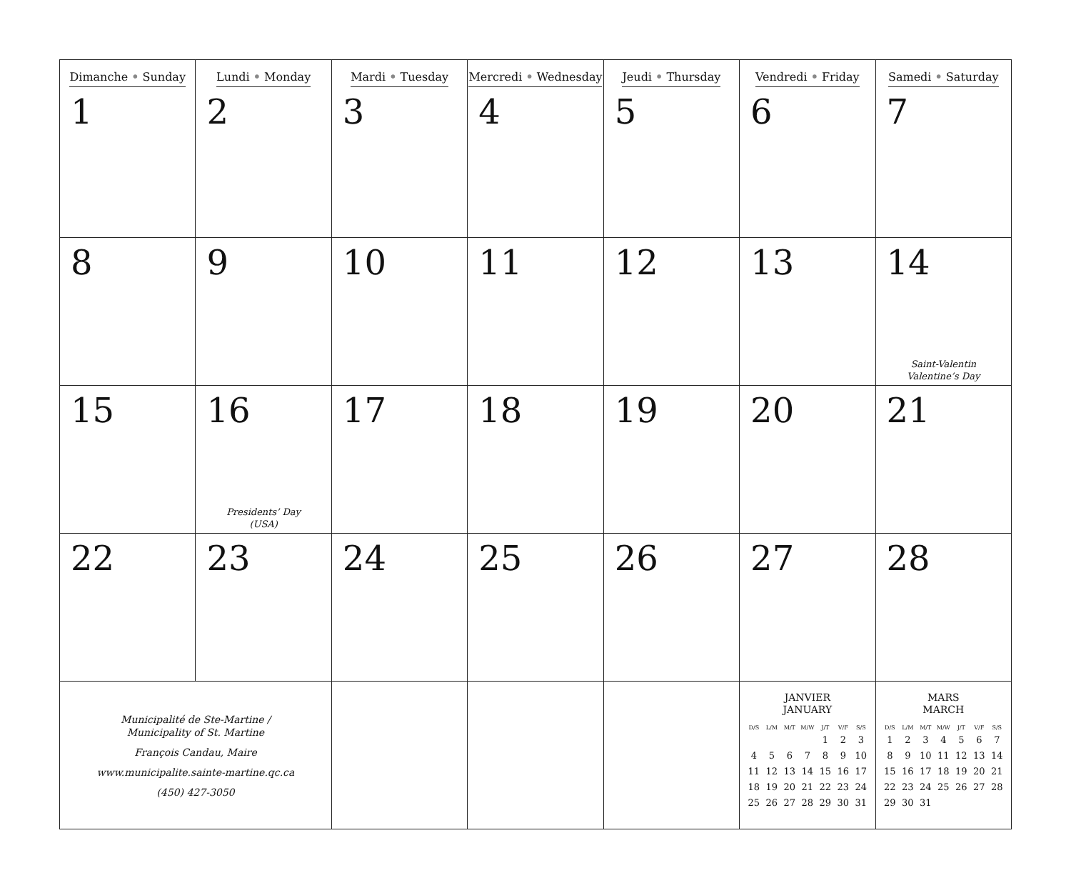| Dimanche • Sunday 1 | Lundi • Monday 2 | Mardi • Tuesday 3 | Mercredi • Wednesday 4 | Jeudi • Thursday 5 | Vendredi • Friday 6 | Samedi • Saturday 7 |
| 8 | 9 | 10 | 11 | 12 | 13 | 14 Saint-Valentin Valentine’s Day |
| 15 | 16 Presidents’ Day (USA) | 17 | 18 | 19 | 20 | 21 |
| 22 | 23 | 24 | 25 | 26 | 27 | 28 |
| Municipalité de Ste-Martine / Municipality of St. Martine François Candau, Maire www.municipalite.sainte-martine.qc.ca (450) 427-3050 | | | | | JANVIER JANUARY / D/S / L/M / M/T / M/W / J/T / V/F / S/S / / --- / --- / --- / --- / --- / --- / --- / / / / / / 1 / 2 / 3 / / 4 / 5 / 6 / 7 / 8 / 9 / 10 / / 11 / 12 / 13 / 14 / 15 / 16 / 17 / / 18 / 19 / 20 / 21 / 22 / 23 / 24 / / 25 / 26 / 27 / 28 / 29 / 30 / 31 / | MARS MARCH / D/S / L/M / M/T / M/W / J/T / V/F / S/S / / --- / --- / --- / --- / --- / --- / --- / / 1 / 2 / 3 / 4 / 5 / 6 / 7 / / 8 / 9 / 10 / 11 / 12 / 13 / 14 / / 15 / 16 / 17 / 18 / 19 / 20 / 21 / / 22 / 23 / 24 / 25 / 26 / 27 / 28 / / 29 / 30 / 31 / / / / / |